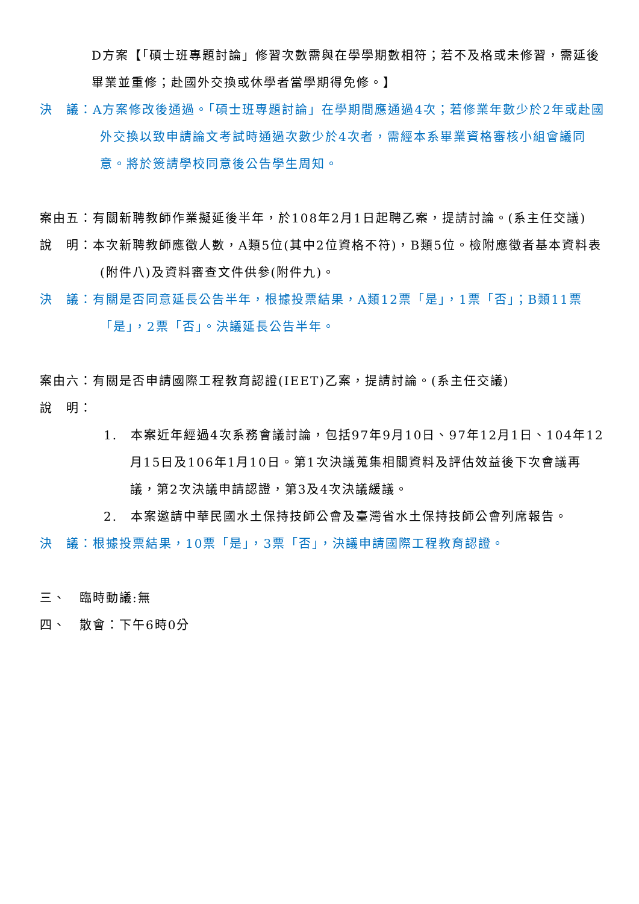D方案【「碩士班專題討論」修習次數需與在學學期數相符；若不及格或未修習，需延後畢業並重修；赴國外交換或休學者當學期得免修。】
決　議：A方案修改後通過。「碩士班專題討論」在學期間應通過4次；若修業年數少於2年或赴國外交換以致申請論文考試時通過次數少於4次者，需經本系畢業資格審核小組會議同意。將於簽請學校同意後公告學生周知。
案由五：有關新聘教師作業擬延後半年，於108年2月1日起聘乙案，提請討論。(系主任交議)
說　明：本次新聘教師應徵人數，A類5位(其中2位資格不符)，B類5位。檢附應徵者基本資料表(附件八)及資料審查文件供參(附件九)。
決　議：有關是否同意延長公告半年，根據投票結果，A類12票「是」，1票「否」；B類11票「是」，2票「否」。決議延長公告半年。
案由六：有關是否申請國際工程教育認證(IEET)乙案，提請討論。(系主任交議)
說　明：
1.　本案近年經過4次系務會議討論，包括97年9月10日、97年12月1日、104年12月15日及106年1月10日。第1次決議蒐集相關資料及評估效益後下次會議再議，第2次決議申請認證，第3及4次決議緩議。
2.　本案邀請中華民國水土保持技師公會及臺灣省水土保持技師公會列席報告。
決　議：根據投票結果，10票「是」，3票「否」，決議申請國際工程教育認證。
三、　臨時動議:無
四、　散會：下午6時0分